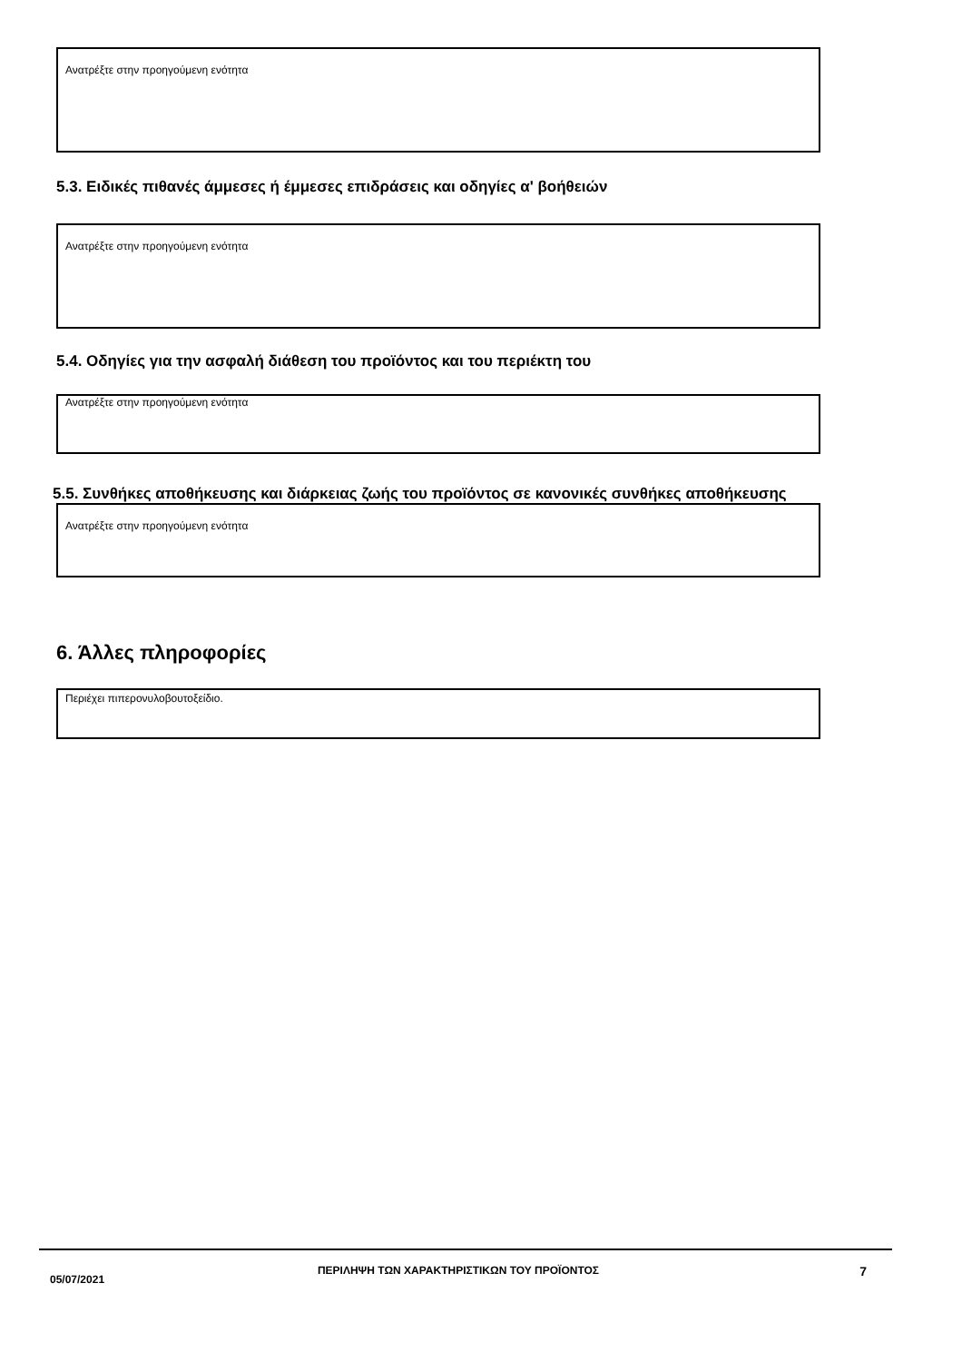Ανατρέξτε στην προηγούμενη ενότητα
5.3. Ειδικές πιθανές άμμεσες ή έμμεσες επιδράσεις και οδηγίες α' βοήθειών
Ανατρέξτε στην προηγούμενη ενότητα
5.4. Οδηγίες για την ασφαλή διάθεση του προϊόντος και του περιέκτη του
Ανατρέξτε στην προηγούμενη ενότητα
5.5. Συνθήκες αποθήκευσης και διάρκειας ζωής του προϊόντος σε κανονικές συνθήκες αποθήκευσης
Ανατρέξτε στην προηγούμενη ενότητα
6. Άλλες πληροφορίες
Περιέχει πιπερονυλοβουτοξείδιο.
05/07/2021
ΠΕΡΙΛΗΨΗ ΤΩΝ ΧΑΡΑΚΤΗΡΙΣΤΙΚΩΝ ΤΟΥ ΠΡΟΪΟΝΤΟΣ
7